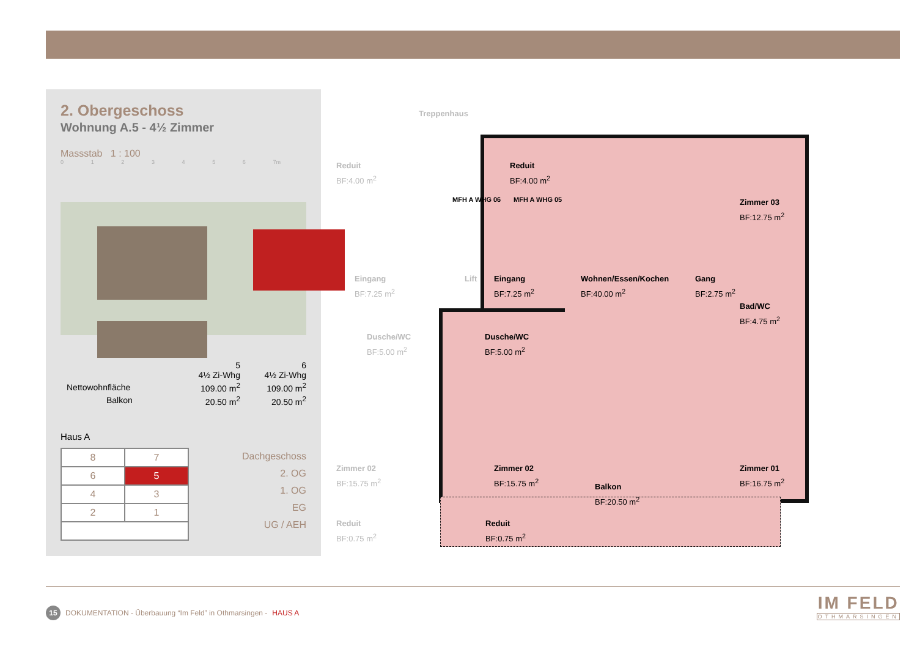2. Obergeschoss
Wohnung A.5 - 4½ Zimmer
Massstab 1 : 100
0 1 2 3 4 5 6 7m
| | 5 4½ Zi-Whg | 6 4½ Zi-Whg |
| Nettowohnfläche | 109.00 m<sup>2</sup> | 109.00 m<sup>2</sup> |
| Balkon | 20.50 m<sup>2</sup> | 20.50 m<sup>2</sup> |
Haus A
| 8 | 7 |
| 6 | 5 |
| 4 | 3 |
| 2 | 1 |
Dachgeschoss
2. OG
1. OG
EG
UG / AEH
Treppenhaus
Reduit
BF:4.00 m<sup>2</sup>
Eingang
BF:7.25 m<sup>2</sup>
Lift
Dusche/WC
BF:5.00 m<sup>2</sup>
Zimmer 02
BF:15.75 m<sup>2</sup>
Reduit
BF:0.75 m<sup>2</sup>
MFH A WHG 06 MFH A WHG 05
Reduit
BF:4.00 m<sup>2</sup>
Zimmer 03
BF:12.75 m<sup>2</sup>
Eingang
BF:7.25 m<sup>2</sup>
Wohnen/Essen/Kochen
BF:40.00 m<sup>2</sup>
Gang
BF:2.75 m<sup>2</sup>
Bad/WC
BF:4.75 m<sup>2</sup>
Dusche/WC
BF:5.00 m<sup>2</sup>
Zimmer 02
BF:15.75 m<sup>2</sup>
Balkon
BF:20.50 m<sup>2</sup>
Zimmer 01
BF:16.75 m<sup>2</sup>
Reduit
BF:0.75 m<sup>2</sup>
15 DOKUMENTATION - Überbauung “Im Feld” in Othmarsingen - HAUS A
IM FELD
OTHMARSINGEN